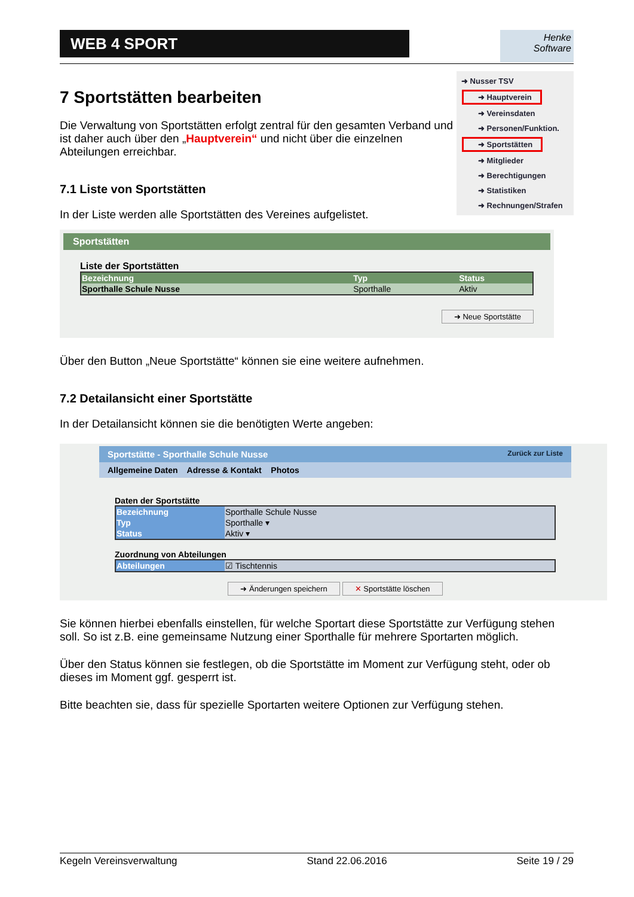WEB 4 SPORT
Henke
Software
➜ Nusser TSV
➜ Hauptverein
➜ Vereinsdaten
➜ Personen/Funktion.
➜ Sportstätten
➜ Mitglieder
➜ Berechtigungen
➜ Statistiken
➜ Rechnungen/Strafen
7 Sportstätten bearbeiten
Die Verwaltung von Sportstätten erfolgt zentral für den gesamten Verband und ist daher auch über den „Hauptverein“ und nicht über die einzelnen Abteilungen erreichbar.
7.1 Liste von Sportstätten
In der Liste werden alle Sportstätten des Vereines aufgelistet.
Sportstätten
Liste der Sportstätten
| Bezeichnung | Typ | Status |
| --- | --- | --- |
| Sporthalle Schule Nusse | Sporthalle | Aktiv |
➜ Neue Sportstätte
Über den Button „Neue Sportstätte“ können sie eine weitere aufnehmen.
7.2 Detailansicht einer Sportstätte
In der Detailansicht können sie die benötigten Werte angeben:
Sportstätte - Sporthalle Schule Nusse Zurück zur Liste
Allgemeine Daten Adresse & Kontakt Photos
Daten der Sportstätte
| Bezeichnung | Sporthalle Schule Nusse |
| Typ | Sporthalle ▾ |
| Status | Aktiv ▾ |
Zuordnung von Abteilungen
| Abteilungen | ☑ Tischtennis |
➜ Änderungen speichern ✕ Sportstätte löschen
Sie können hierbei ebenfalls einstellen, für welche Sportart diese Sportstätte zur Verfügung stehen soll. So ist z.B. eine gemeinsame Nutzung einer Sporthalle für mehrere Sportarten möglich.
Über den Status können sie festlegen, ob die Sportstätte im Moment zur Verfügung steht, oder ob dieses im Moment ggf. gesperrt ist.
Bitte beachten sie, dass für spezielle Sportarten weitere Optionen zur Verfügung stehen.
Kegeln Vereinsverwaltung Stand 22.06.2016 Seite 19 / 29